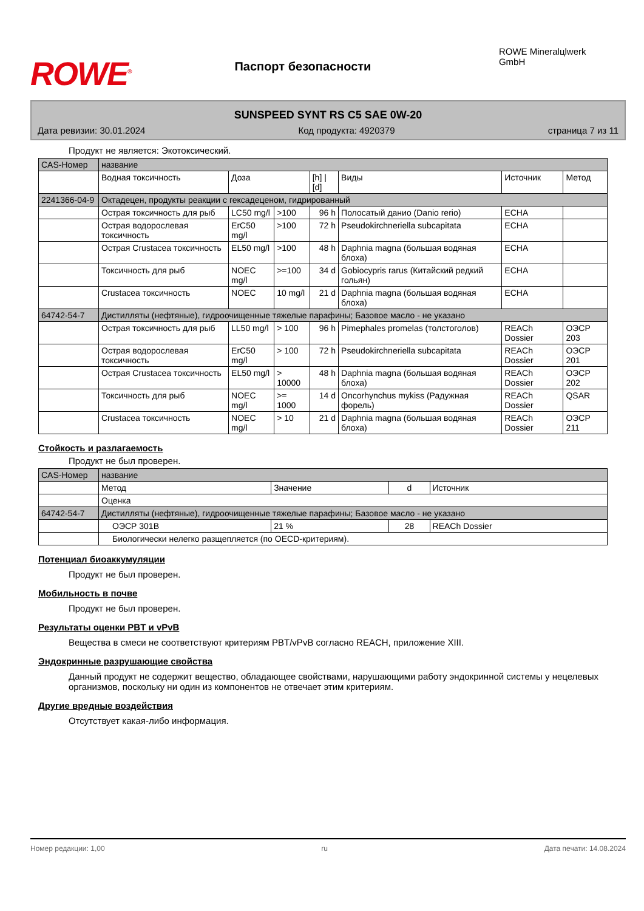ROWE<sup>®</sup>
Паспорт безопасности
ROWE Mineralцlwerk GmbH
SUNSPEED SYNT RS C5 SAE 0W-20
Дата ревизии: 30.01.2024 Код продукта: 4920379 страница 7 из 11
Продукт не является: Экотоксический.
| CAS-Номер | название | | | | | | |
| | Водная токсичность | Доза | | [h] / [d] | Виды | Источник | Метод |
| 2241366-04-9 | Октадецен, продукты реакции с гексадеценом, гидрированный | | | | | | |
| | Острая токсичность для рыб | LC50 mg/l | >100 | 96 h | Полосатый данио (Danio rerio) | ECHA | |
| | Острая водорослевая токсичность | ErC50 mg/l | >100 | 72 h | Pseudokirchneriella subcapitata | ECHA | |
| | Острая Crustacea токсичность | EL50 mg/l | >100 | 48 h | Daphnia magna (большая водяная блоха) | ECHA | |
| | Токсичность для рыб | NOEC mg/l | >=100 | 34 d | Gobiocypris rarus (Китайский редкий гольян) | ECHA | |
| | Crustacea токсичность | NOEC | 10 mg/l | 21 d | Daphnia magna (большая водяная блоха) | ECHA | |
| 64742-54-7 | Дистилляты (нефтяные), гидроочищенные тяжелые парафины; Базовое масло - не указано | | | | | | |
| | Острая токсичность для рыб | LL50 mg/l | > 100 | 96 h | Pimephales promelas (толстоголов) | REACh Dossier | ОЭСР 203 |
| | Острая водорослевая токсичность | ErC50 mg/l | > 100 | 72 h | Pseudokirchneriella subcapitata | REACh Dossier | ОЭСР 201 |
| | Острая Crustacea токсичность | EL50 mg/l | > 10000 | 48 h | Daphnia magna (большая водяная блоха) | REACh Dossier | ОЭСР 202 |
| | Токсичность для рыб | NOEC mg/l | >= 1000 | 14 d | Oncorhynchus mykiss (Радужная форель) | REACh Dossier | QSAR |
| | Crustacea токсичность | NOEC mg/l | > 10 | 21 d | Daphnia magna (большая водяная блоха) | REACh Dossier | ОЭСР 211 |
Стойкость и разлагаемость
Продукт не был проверен.
| CAS-Номер | название | | | |
| | Метод | Значение | d | Источник |
| | Оценка | | | |
| 64742-54-7 | Дистилляты (нефтяные), гидроочищенные тяжелые парафины; Базовое масло - не указано | | | |
| | ОЭСР 301B | 21 % | 28 | REACh Dossier |
| | Биологически нелегко разщепляется (по OECD-критериям). | | | |
Потенциал биоаккумуляции
Продукт не был проверен.
Мобильность в почве
Продукт не был проверен.
Результаты оценки PBT и vPvB
Вещества в смеси не соответствуют критериям PBT/vPvB согласно REACH, приложение XIII.
Эндокринные разрушающие свойства
Данный продукт не содержит вещество, обладающее свойствами, нарушающими работу эндокринной системы у нецелевых организмов, поскольку ни один из компонентов не отвечает этим критериям.
Другие вредные воздействия
Отсутствует какая-либо информация.
Номер редакции: 1,00 ru Дата печати: 14.08.2024